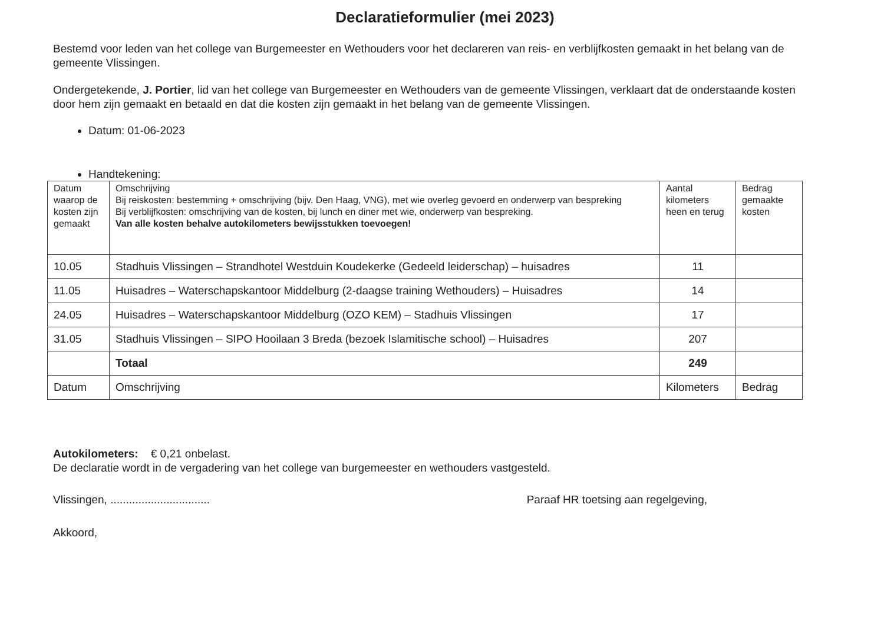Declaratieformulier (mei 2023)
Bestemd voor leden van het college van Burgemeester en Wethouders voor het declareren van reis- en verblijfkosten gemaakt in het belang van de gemeente Vlissingen.
Ondergetekende, J. Portier, lid van het college van Burgemeester en Wethouders van de gemeente Vlissingen, verklaart dat de onderstaande kosten door hem zijn gemaakt en betaald en dat die kosten zijn gemaakt in het belang van de gemeente Vlissingen.
Datum: 01-06-2023
Handtekening:
| Datum waarop de kosten zijn gemaakt | Omschrijving Bij reiskosten: bestemming + omschrijving (bijv. Den Haag, VNG), met wie overleg gevoerd en onderwerp van bespreking Bij verblijfkosten: omschrijving van de kosten, bij lunch en diner met wie, onderwerp van bespreking. Van alle kosten behalve autokilometers bewijsstukken toevoegen! | Aantal kilometers heen en terug | Bedrag gemaakte kosten |
| --- | --- | --- | --- |
| 10.05 | Stadhuis Vlissingen – Strandhotel Westduin Koudekerke (Gedeeld leiderschap) – huisadres | 11 | |
| 11.05 | Huisadres – Waterschapskantoor Middelburg (2-daagse training Wethouders) – Huisadres | 14 | |
| 24.05 | Huisadres – Waterschapskantoor Middelburg (OZO KEM) – Stadhuis Vlissingen | 17 | |
| 31.05 | Stadhuis Vlissingen – SIPO Hooilaan 3 Breda (bezoek Islamitische school) – Huisadres | 207 | |
| | Totaal | 249 | |
| Datum | Omschrijving | Kilometers | Bedrag |
Autokilometers: € 0,21 onbelast.
De declaratie wordt in de vergadering van het college van burgemeester en wethouders vastgesteld.
Vlissingen, ................................
Paraaf HR toetsing aan regelgeving,
Akkoord,